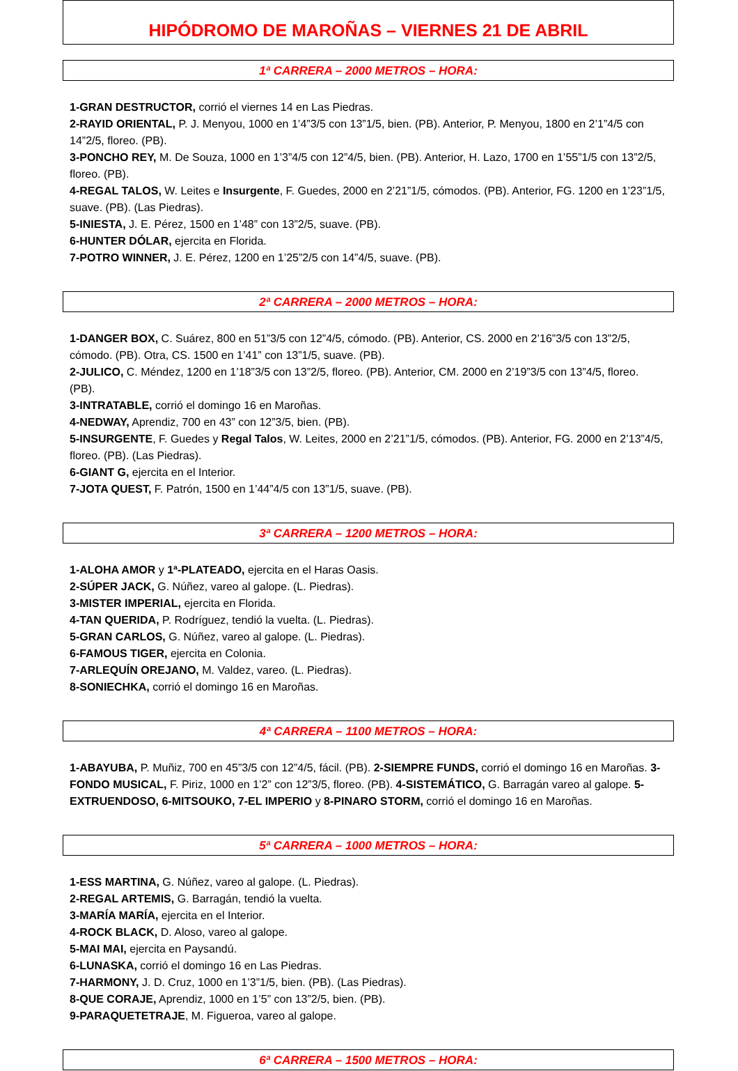HIPÓDROMO DE MAROÑAS – VIERNES 21 DE ABRIL
1ª CARRERA – 2000 METROS – HORA:
1-GRAN DESTRUCTOR, corrió el viernes 14 en Las Piedras.
2-RAYID ORIENTAL, P. J. Menyou, 1000 en 1’4”3/5 con 13”1/5, bien. (PB). Anterior, P. Menyou, 1800 en 2’1”4/5 con 14”2/5, floreo. (PB).
3-PONCHO REY, M. De Souza, 1000 en 1’3”4/5 con 12”4/5, bien. (PB). Anterior, H. Lazo, 1700 en 1’55”1/5 con 13”2/5, floreo. (PB).
4-REGAL TALOS, W. Leites e Insurgente, F. Guedes, 2000 en 2’21”1/5, cómodos. (PB). Anterior, FG. 1200 en 1’23”1/5, suave. (PB). (Las Piedras).
5-INIESTA, J. E. Pérez, 1500 en 1’48” con 13”2/5, suave. (PB).
6-HUNTER DÓLAR, ejercita en Florida.
7-POTRO WINNER, J. E. Pérez, 1200 en 1’25”2/5 con 14”4/5, suave. (PB).
2ª CARRERA – 2000 METROS – HORA:
1-DANGER BOX, C. Suárez, 800 en 51”3/5 con 12”4/5, cómodo. (PB). Anterior, CS. 2000 en 2’16”3/5 con 13”2/5, cómodo. (PB). Otra, CS. 1500 en 1’41” con 13”1/5, suave. (PB).
2-JULICO, C. Méndez, 1200 en 1’18”3/5 con 13”2/5, floreo. (PB). Anterior, CM. 2000 en 2’19”3/5 con 13”4/5, floreo. (PB).
3-INTRATABLE, corrió el domingo 16 en Maroñas.
4-NEDWAY, Aprendiz, 700 en 43” con 12”3/5, bien. (PB).
5-INSURGENTE, F. Guedes y Regal Talos, W. Leites, 2000 en 2’21”1/5, cómodos. (PB). Anterior, FG. 2000 en 2’13”4/5, floreo. (PB). (Las Piedras).
6-GIANT G, ejercita en el Interior.
7-JOTA QUEST, F. Patrón, 1500 en 1’44”4/5 con 13”1/5, suave. (PB).
3ª CARRERA – 1200 METROS – HORA:
1-ALOHA AMOR y 1ª-PLATEADO, ejercita en el Haras Oasis.
2-SÚPER JACK, G. Núñez, vareo al galope. (L. Piedras).
3-MISTER IMPERIAL, ejercita en Florida.
4-TAN QUERIDA, P. Rodríguez, tendió la vuelta. (L. Piedras).
5-GRAN CARLOS, G. Núñez, vareo al galope. (L. Piedras).
6-FAMOUS TIGER, ejercita en Colonia.
7-ARLEQUÍN OREJANO, M. Valdez, vareo. (L. Piedras).
8-SONIECHKA, corrió el domingo 16 en Maroñas.
4ª CARRERA – 1100 METROS – HORA:
1-ABAYUBA, P. Muñiz, 700 en 45”3/5 con 12”4/5, fácil. (PB). 2-SIEMPRE FUNDS, corrió el domingo 16 en Maroñas. 3-FONDO MUSICAL, F. Piriz, 1000 en 1’2” con 12”3/5, floreo. (PB). 4-SISTEMÁTICO, G. Barragán vareo al galope. 5-EXTRUENDOSO, 6-MITSOUKO, 7-EL IMPERIO y 8-PINARO STORM, corrió el domingo 16 en Maroñas.
5ª CARRERA – 1000 METROS – HORA:
1-ESS MARTINA, G. Núñez, vareo al galope. (L. Piedras).
2-REGAL ARTEMIS, G. Barragán, tendió la vuelta.
3-MARÍA MARÍA, ejercita en el Interior.
4-ROCK BLACK, D. Aloso, vareo al galope.
5-MAI MAI, ejercita en Paysandú.
6-LUNASKA, corrió el domingo 16 en Las Piedras.
7-HARMONY, J. D. Cruz, 1000 en 1’3”1/5, bien. (PB). (Las Piedras).
8-QUE CORAJE, Aprendiz, 1000 en 1’5” con 13”2/5, bien. (PB).
9-PARAQUETETRAJE, M. Figueroa, vareo al galope.
6ª CARRERA – 1500 METROS – HORA: